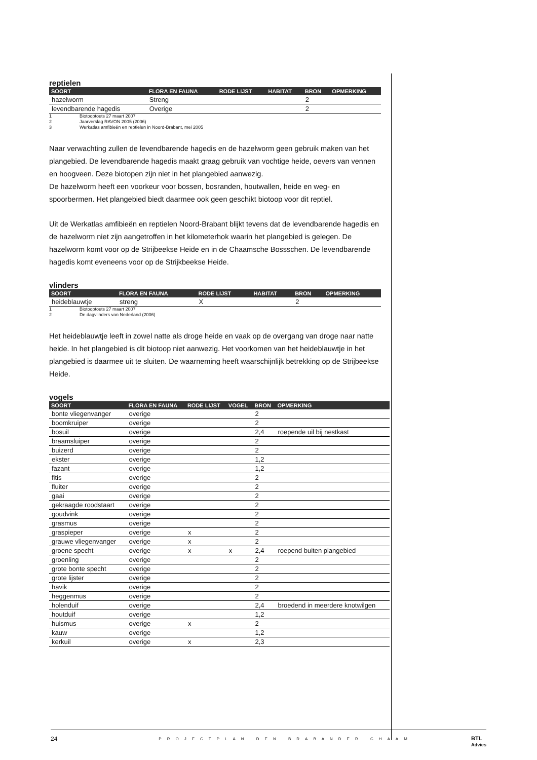reptielen
| SOORT | FLORA EN FAUNA | RODE LIJST | HABITAT | BRON | OPMERKING |
| --- | --- | --- | --- | --- | --- |
| hazelworm | Streng | | | 2 | |
| levendbarende hagedis | Overige | | | 2 | |
1 Biotooptoets 27 maart 2007
2 Jaarverslag RAVON 2005 (2006)
3 Werkatlas amfibieën en reptielen in Noord-Brabant, mei 2005
Naar verwachting zullen de levendbarende hagedis en de hazelworm geen gebruik maken van het plangebied. De levendbarende hagedis maakt graag gebruik van vochtige heide, oevers van vennen en hoogveen. Deze biotopen zijn niet in het plangebied aanwezig.
De hazelworm heeft een voorkeur voor bossen, bosranden, houtwallen, heide en weg- en spoorbermen. Het plangebied biedt daarmee ook geen geschikt biotoop voor dit reptiel.
Uit de Werkatlas amfibieën en reptielen Noord-Brabant blijkt tevens dat de levendbarende hagedis en de hazelworm niet zijn aangetroffen in het kilometerhok waarin het plangebied is gelegen. De hazelworm komt voor op de Strijbeekse Heide en in de Chaamsche Bossschen. De levendbarende hagedis komt eveneens voor op de Strijkbeekse Heide.
vlinders
| SOORT | FLORA EN FAUNA | RODE LIJST | HABITAT | BRON | OPMERKING |
| --- | --- | --- | --- | --- | --- |
| heideblauwtje | streng | X | | 2 | |
1 Biotooptoets 27 maart 2007
2 De dagvlinders van Nederland (2006)
Het heideblauwtje leeft in zowel natte als droge heide en vaak op de overgang van droge naar natte heide. In het plangebied is dit biotoop niet aanwezig. Het voorkomen van het heideblauwtje in het plangebied is daarmee uit te sluiten. De waarneming heeft waarschijnlijk betrekking op de Strijbeekse Heide.
vogels
| SOORT | FLORA EN FAUNA | RODE LIJST | VOGEL | BRON | OPMERKING |
| --- | --- | --- | --- | --- | --- |
| bonte vliegenvanger | overige | | | 2 | |
| boomkruiper | overige | | | 2 | |
| bosuil | overige | | | 2,4 | roepende uil bij nestkast |
| braamsluiper | overige | | | 2 | |
| buizerd | overige | | | 2 | |
| ekster | overige | | | 1,2 | |
| fazant | overige | | | 1,2 | |
| fitis | overige | | | 2 | |
| fluiter | overige | | | 2 | |
| gaai | overige | | | 2 | |
| gekraagde roodstaart | overige | | | 2 | |
| goudvink | overige | | | 2 | |
| grasmus | overige | | | 2 | |
| graspieper | overige | x | | 2 | |
| grauwe vliegenvanger | overige | x | | 2 | |
| groene specht | overige | x | x | 2,4 | roepend buiten plangebied |
| groenling | overige | | | 2 | |
| grote bonte specht | overige | | | 2 | |
| grote lijster | overige | | | 2 | |
| havik | overige | | | 2 | |
| heggenmus | overige | | | 2 | |
| holenduif | overige | | | 2,4 | broedend in meerdere knotwilgen |
| houtduif | overige | | | 1,2 | |
| huismus | overige | x | | 2 | |
| kauw | overige | | | 1,2 | |
| kerkuil | overige | x | | 2,3 | |
24 PROJECTPLAN DEN BRABANDER CHAAM BTL
Advies